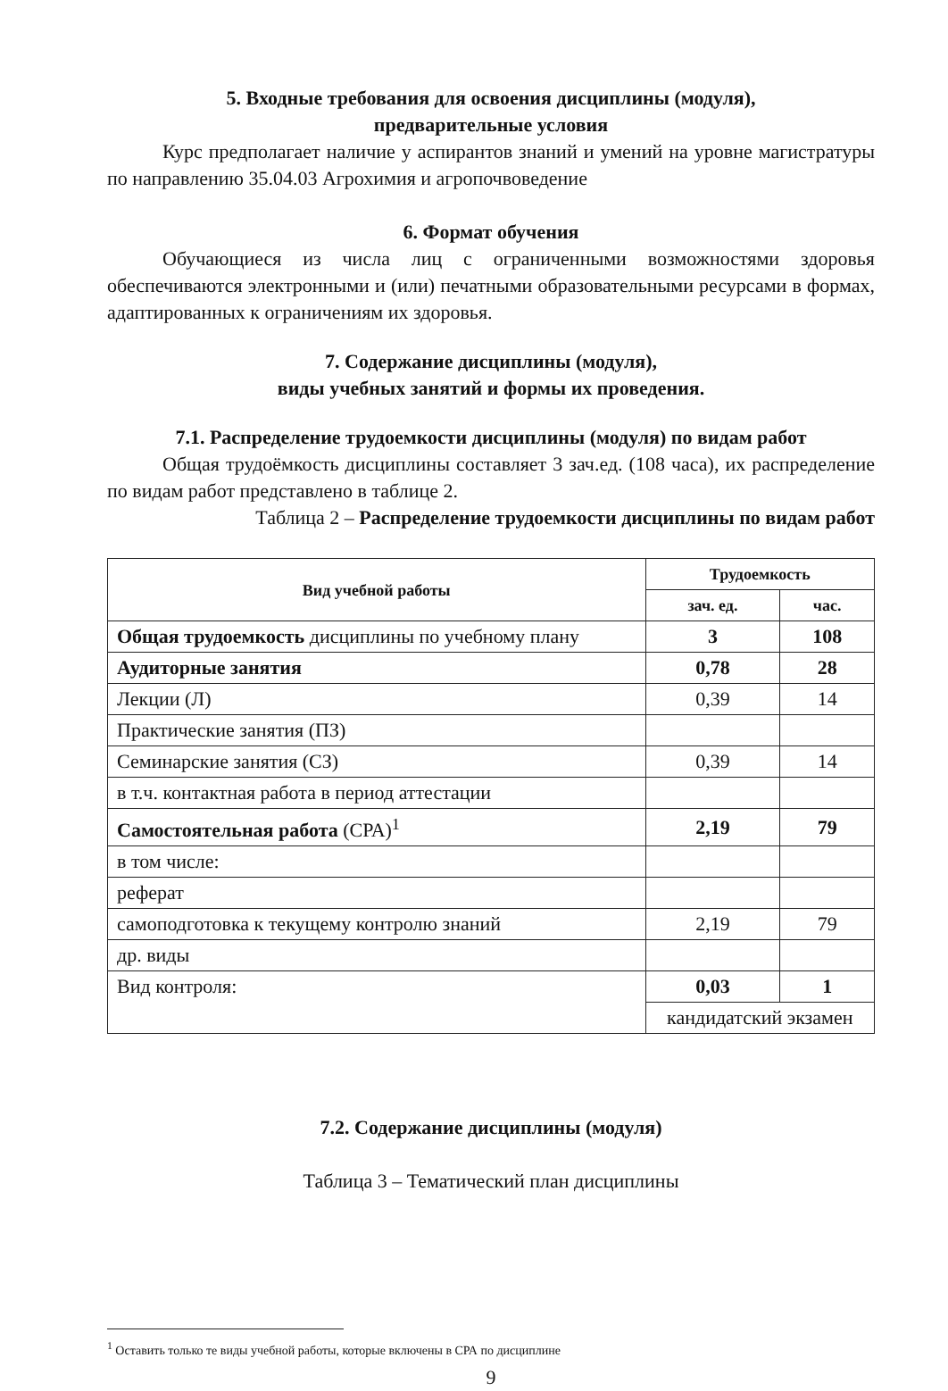5. Входные требования для освоения дисциплины (модуля),
предварительные условия
Курс предполагает наличие у аспирантов знаний и умений на уровне магистратуры по направлению 35.04.03 Агрохимия и агропочвоведение
6. Формат обучения
Обучающиеся из числа лиц с ограниченными возможностями здоровья обеспечиваются электронными и (или) печатными образовательными ресурсами в формах, адаптированных к ограничениям их здоровья.
7. Содержание дисциплины (модуля),
виды учебных занятий и формы их проведения.
7.1. Распределение трудоемкости дисциплины (модуля) по видам работ
Общая трудоёмкость дисциплины составляет 3 зач.ед. (108 часа), их распределение по видам работ представлено в таблице 2.
Таблица 2 – Распределение трудоемкости дисциплины по видам работ
| Вид учебной работы | Трудоемкость | |
| --- | --- | --- |
| | зач. ед. | час. |
| Общая трудоемкость дисциплины по учебному плану | 3 | 108 |
| Аудиторные занятия | 0,78 | 28 |
| Лекции (Л) | 0,39 | 14 |
| Практические занятия (ПЗ) | | |
| Семинарские занятия (СЗ) | 0,39 | 14 |
| в т.ч. контактная работа в период аттестации | | |
| Самостоятельная работа (СРА)<sup>1</sup> | 2,19 | 79 |
| в том числе: | | |
| реферат | | |
| самоподготовка к текущему контролю знаний | 2,19 | 79 |
| др. виды | | |
| Вид контроля: | 0,03 | 1 |
| | кандидатский экзамен | |
7.2. Содержание дисциплины (модуля)
Таблица 3 – Тематический план дисциплины
<sup>1</sup> Оставить только те виды учебной работы, которые включены в СРА по дисциплине
9